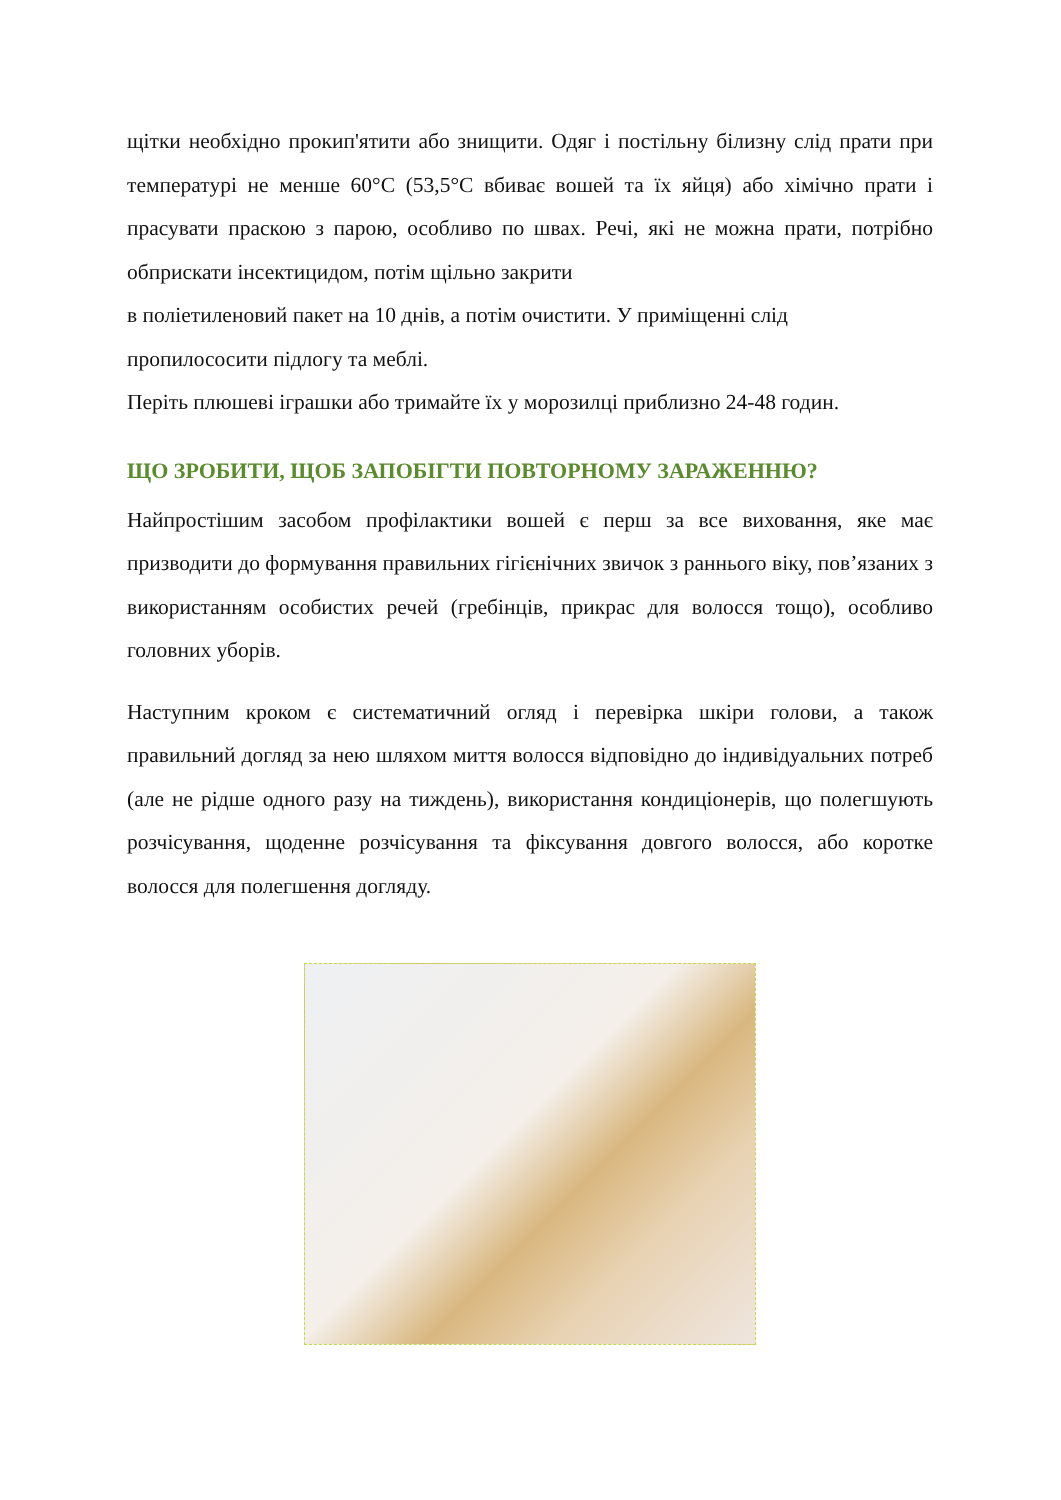щітки необхідно прокип'ятити або знищити. Одяг і постільну білизну слід прати при температурі не менше 60°С (53,5°С вбиває вошей та їх яйця) або хімічно прати і прасувати праскою з парою, особливо по швах. Речі, які не можна прати, потрібно обприскати інсектицидом, потім щільно закрити
в поліетиленовий пакет на 10 днів, а потім очистити. У приміщенні слід пропилососити підлогу та меблі.
Періть плюшеві іграшки або тримайте їх у морозилці приблизно 24-48 годин.
ЩО ЗРОБИТИ, ЩОБ ЗАПОБІГТИ ПОВТОРНОМУ ЗАРАЖЕННЮ?
Найпростішим засобом профілактики вошей є перш за все виховання, яке має призводити до формування правильних гігієнічних звичок з раннього віку, пов’язаних з використанням особистих речей (гребінців, прикрас для волосся тощо), особливо головних уборів.
Наступним кроком є систематичний огляд і перевірка шкіри голови, а також правильний догляд за нею шляхом миття волосся відповідно до індивідуальних потреб (але не рідше одного разу на тиждень), використання кондиціонерів, що полегшують розчісування, щоденне розчісування та фіксування довгого волосся, або коротке волосся для полегшення догляду.